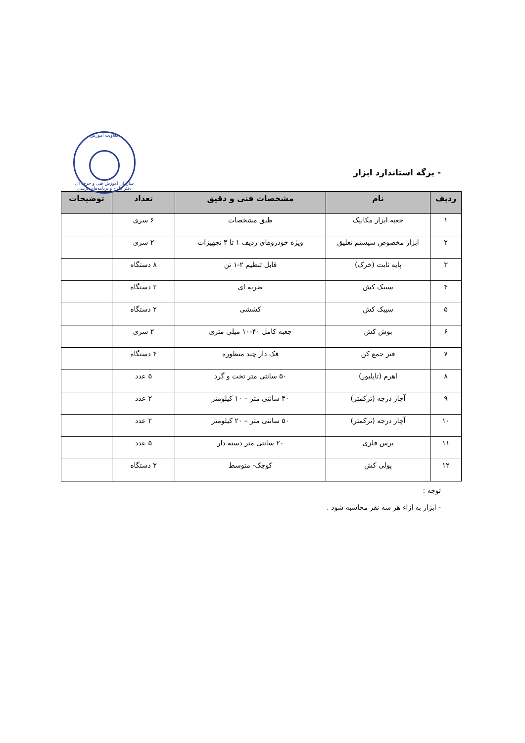معاونت آموزش
سازمان آموزش فنی و حرفه ای
دفتر طرح و برنامه‌های درسی
- برگه استاندارد ابزار
| ردیف | نام | مشخصات فنی و دقیق | تعداد | توضیحات |
| --- | --- | --- | --- | --- |
| ۱ | جعبه ابزار مکانیک | طبق مشخصات | ۶ سری | |
| ۲ | ابزار مخصوص سیستم تعلیق | ویژه خودروهای ردیف ۱ تا ۴ تجهیزات | ۲ سری | |
| ۳ | پایه ثابت (خرک) | قابل تنظیم ۲-۱ تن | ۸ دستگاه | |
| ۴ | سیبک کش | ضربه ای | ۲ دستگاه | |
| ۵ | سیبک کش | کششی | ۲ دستگاه | |
| ۶ | بوش کش | جعبه کامل ۴۰-۱۰ میلی متری | ۲ سری | |
| ۷ | فنر جمع کن | فک دار چند منظوره | ۴ دستگاه | |
| ۸ | اهرم (تایلیور) | ۵۰ سانتی متر تخت و گرد | ۵ عدد | |
| ۹ | آچار درجه (ترکمتر) | ۳۰ سانتی متر – ۱۰ کیلومتر | ۲ عدد | |
| ۱۰ | آچار درجه (ترکمتر) | ۵۰ سانتی متر – ۲۰ کیلومتر | ۲ عدد | |
| ۱۱ | برس فلزی | ۲۰ سانتی متر دسته دار | ۵ عدد | |
| ۱۲ | پولی کش | کوچک- متوسط | ۲ دستگاه | |
توجه :
- ابزار به ازاء هر سه نفر محاسبه شود .